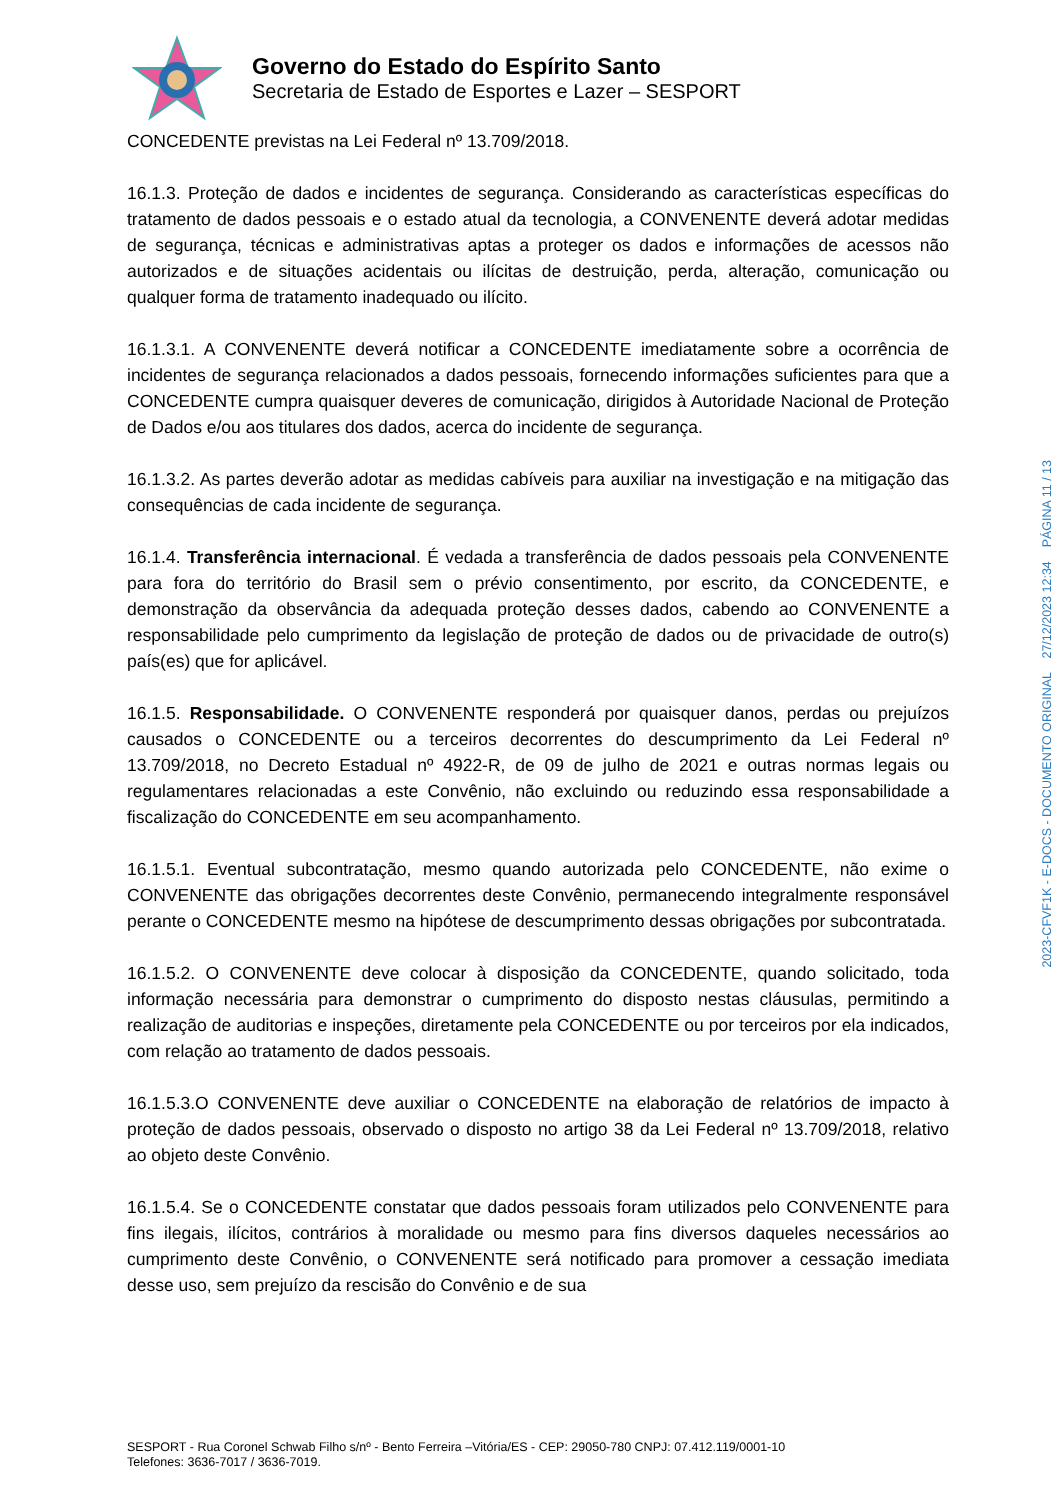Governo do Estado do Espírito Santo
Secretaria de Estado de Esportes e Lazer – SESPORT
CONCEDENTE previstas na Lei Federal nº 13.709/2018.
16.1.3. Proteção de dados e incidentes de segurança. Considerando as características específicas do tratamento de dados pessoais e o estado atual da tecnologia, a CONVENENTE deverá adotar medidas de segurança, técnicas e administrativas aptas a proteger os dados e informações de acessos não autorizados e de situações acidentais ou ilícitas de destruição, perda, alteração, comunicação ou qualquer forma de tratamento inadequado ou ilícito.
16.1.3.1. A CONVENENTE deverá notificar a CONCEDENTE imediatamente sobre a ocorrência de incidentes de segurança relacionados a dados pessoais, fornecendo informações suficientes para que a CONCEDENTE cumpra quaisquer deveres de comunicação, dirigidos à Autoridade Nacional de Proteção de Dados e/ou aos titulares dos dados, acerca do incidente de segurança.
16.1.3.2. As partes deverão adotar as medidas cabíveis para auxiliar na investigação e na mitigação das consequências de cada incidente de segurança.
16.1.4. Transferência internacional. É vedada a transferência de dados pessoais pela CONVENENTE para fora do território do Brasil sem o prévio consentimento, por escrito, da CONCEDENTE, e demonstração da observância da adequada proteção desses dados, cabendo ao CONVENENTE a responsabilidade pelo cumprimento da legislação de proteção de dados ou de privacidade de outro(s) país(es) que for aplicável.
16.1.5. Responsabilidade. O CONVENENTE responderá por quaisquer danos, perdas ou prejuízos causados o CONCEDENTE ou a terceiros decorrentes do descumprimento da Lei Federal nº 13.709/2018, no Decreto Estadual nº 4922-R, de 09 de julho de 2021 e outras normas legais ou regulamentares relacionadas a este Convênio, não excluindo ou reduzindo essa responsabilidade a fiscalização do CONCEDENTE em seu acompanhamento.
16.1.5.1. Eventual subcontratação, mesmo quando autorizada pelo CONCEDENTE, não exime o CONVENENTE das obrigações decorrentes deste Convênio, permanecendo integralmente responsável perante o CONCEDENTE mesmo na hipótese de descumprimento dessas obrigações por subcontratada.
16.1.5.2. O CONVENENTE deve colocar à disposição da CONCEDENTE, quando solicitado, toda informação necessária para demonstrar o cumprimento do disposto nestas cláusulas, permitindo a realização de auditorias e inspeções, diretamente pela CONCEDENTE ou por terceiros por ela indicados, com relação ao tratamento de dados pessoais.
16.1.5.3.O CONVENENTE deve auxiliar o CONCEDENTE na elaboração de relatórios de impacto à proteção de dados pessoais, observado o disposto no artigo 38 da Lei Federal nº 13.709/2018, relativo ao objeto deste Convênio.
16.1.5.4. Se o CONCEDENTE constatar que dados pessoais foram utilizados pelo CONVENENTE para fins ilegais, ilícitos, contrários à moralidade ou mesmo para fins diversos daqueles necessários ao cumprimento deste Convênio, o CONVENENTE será notificado para promover a cessação imediata desse uso, sem prejuízo da rescisão do Convênio e de sua
SESPORT - Rua Coronel Schwab Filho s/nº - Bento Ferreira –Vitória/ES - CEP: 29050-780 CNPJ: 07.412.119/0001-10
Telefones: 3636-7017 / 3636-7019.
2023-CFVF1K - E-DOCS - DOCUMENTO ORIGINAL 27/12/2023 12:34 PÁGINA 11 / 13